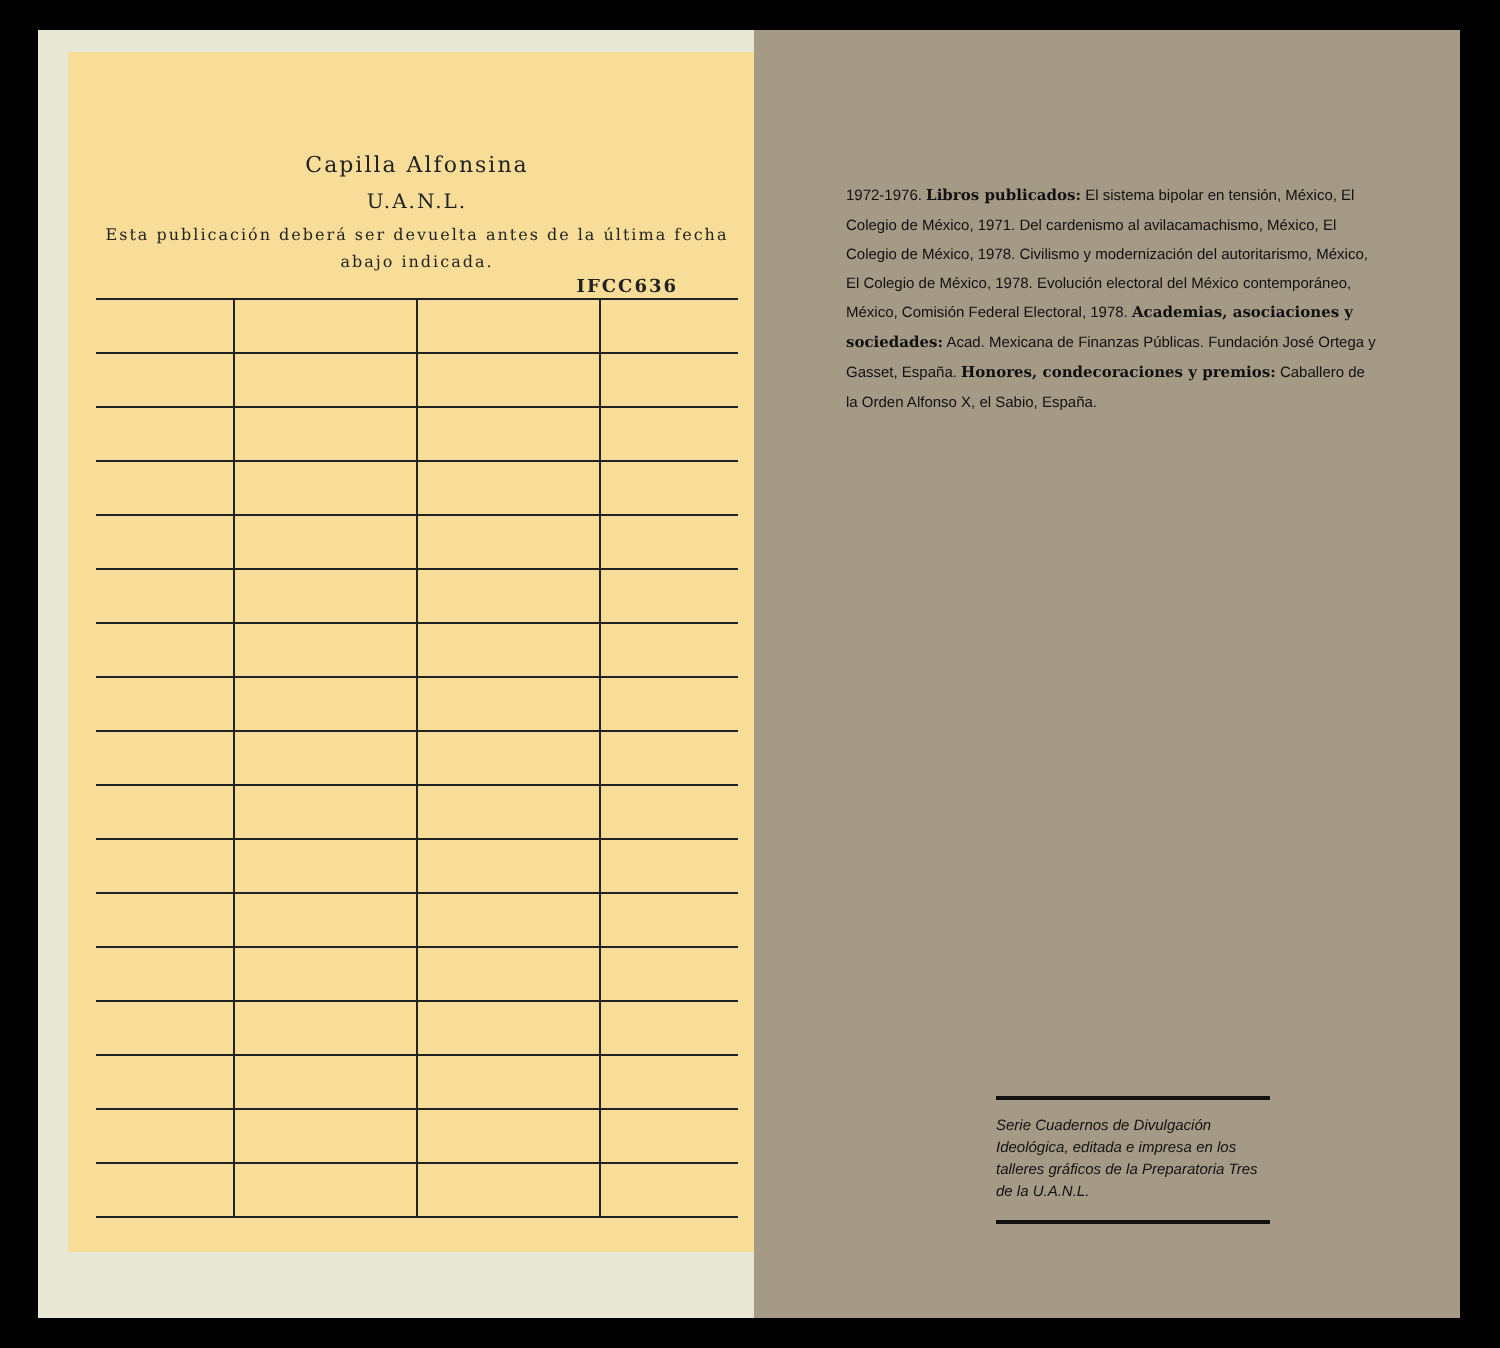Capilla Alfonsina
U.A.N.L.
Esta publicación deberá ser devuelta antes de la última fecha abajo indicada.
IFCC636
1972-1976. Libros publicados: El sistema bipolar en tensión, México, El Colegio de México, 1971. Del cardenismo al avilacamachismo, México, El Colegio de México, 1978. Civilismo y modernización del autoritarismo, México, El Colegio de México, 1978. Evolución electoral del México contemporáneo, México, Comisión Federal Electoral, 1978. Academias, asociaciones y sociedades: Acad. Mexicana de Finanzas Públicas. Fundación José Ortega y Gasset, España. Honores, condecoraciones y premios: Caballero de la Orden Alfonso X, el Sabio, España.
Serie Cuadernos de Divulgación Ideológica, editada e impresa en los talleres gráficos de la Preparatoria Tres de la U.A.N.L.